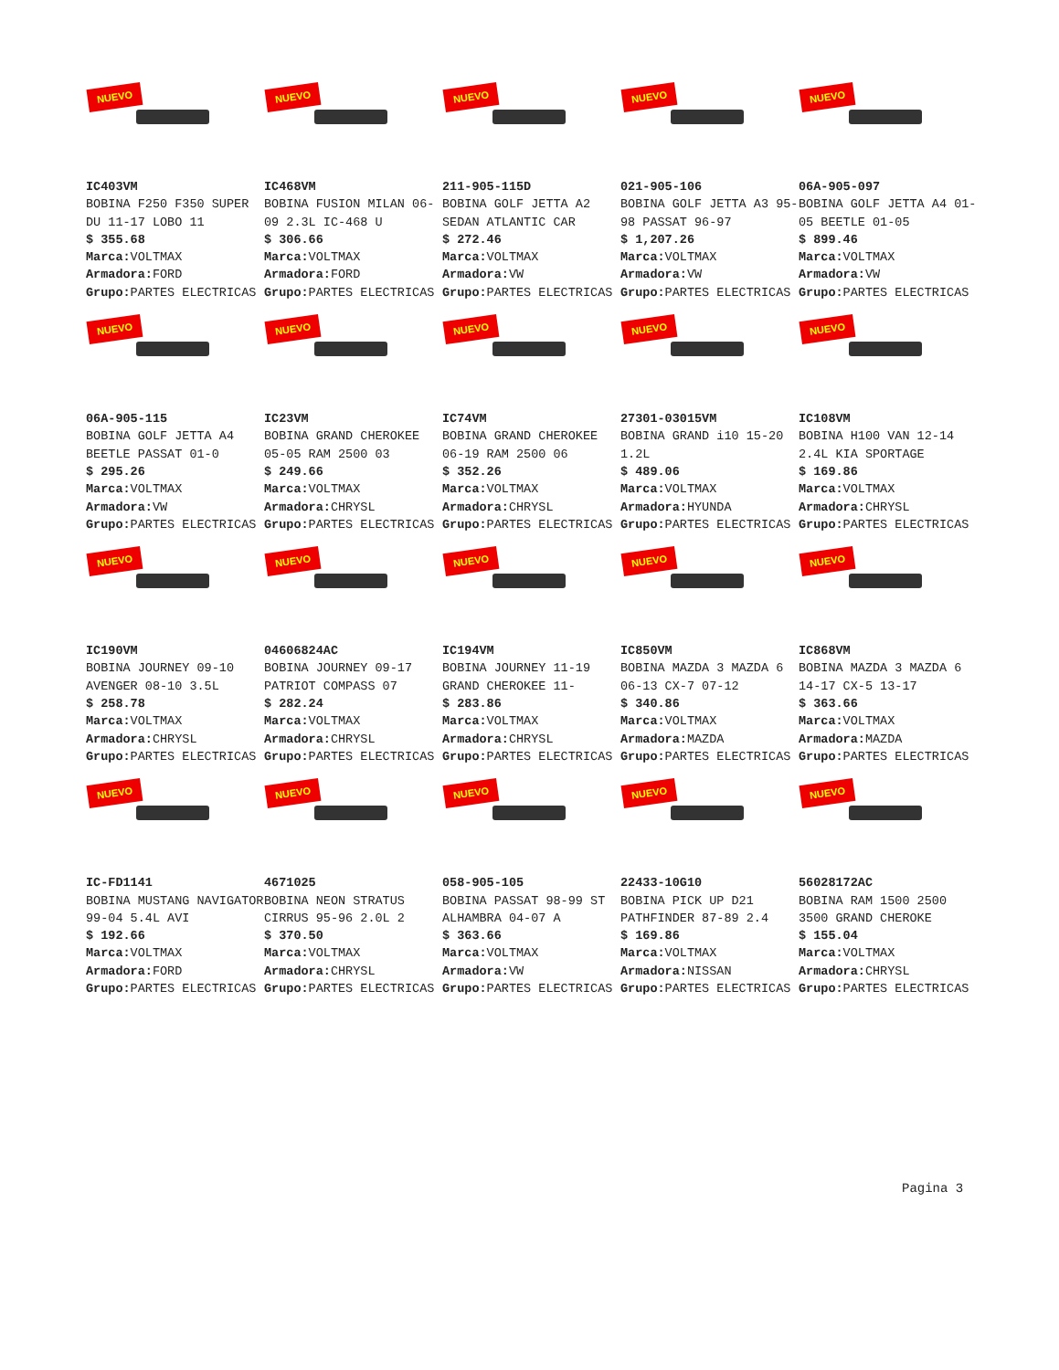NUEVO
IC403VM
BOBINA F250 F350 SUPER DU 11-17 LOBO 11
$ 355.68
Marca: VOLTMAX
Armadora: FORD
Grupo: PARTES ELECTRICAS
NUEVO
IC468VM
BOBINA FUSION MILAN 06-09 2.3L IC-468 U
$ 306.66
Marca: VOLTMAX
Armadora: FORD
Grupo: PARTES ELECTRICAS
NUEVO
211-905-115D
BOBINA GOLF JETTA A2 SEDAN ATLANTIC CAR
$ 272.46
Marca: VOLTMAX
Armadora: VW
Grupo: PARTES ELECTRICAS
NUEVO
021-905-106
BOBINA GOLF JETTA A3 95-98 PASSAT 96-97
$ 1,207.26
Marca: VOLTMAX
Armadora: VW
Grupo: PARTES ELECTRICAS
NUEVO
06A-905-097
BOBINA GOLF JETTA A4 01-05 BEETLE 01-05
$ 899.46
Marca: VOLTMAX
Armadora: VW
Grupo: PARTES ELECTRICAS
NUEVO
06A-905-115
BOBINA GOLF JETTA A4 BEETLE PASSAT 01-0
$ 295.26
Marca: VOLTMAX
Armadora: VW
Grupo: PARTES ELECTRICAS
NUEVO
IC23VM
BOBINA GRAND CHEROKEE 05-05 RAM 2500 03
$ 249.66
Marca: VOLTMAX
Armadora: CHRYSL
Grupo: PARTES ELECTRICAS
NUEVO
IC74VM
BOBINA GRAND CHEROKEE 06-19 RAM 2500 06
$ 352.26
Marca: VOLTMAX
Armadora: CHRYSL
Grupo: PARTES ELECTRICAS
NUEVO
27301-03015VM
BOBINA GRAND i10 15-20 1.2L
$ 489.06
Marca: VOLTMAX
Armadora: HYUNDA
Grupo: PARTES ELECTRICAS
NUEVO
IC108VM
BOBINA H100 VAN 12-14 2.4L KIA SPORTAGE
$ 169.86
Marca: VOLTMAX
Armadora: CHRYSL
Grupo: PARTES ELECTRICAS
NUEVO
IC190VM
BOBINA JOURNEY 09-10 AVENGER 08-10 3.5L
$ 258.78
Marca: VOLTMAX
Armadora: CHRYSL
Grupo: PARTES ELECTRICAS
NUEVO
04606824AC
BOBINA JOURNEY 09-17 PATRIOT COMPASS 07
$ 282.24
Marca: VOLTMAX
Armadora: CHRYSL
Grupo: PARTES ELECTRICAS
NUEVO
IC194VM
BOBINA JOURNEY 11-19 GRAND CHEROKEE 11-
$ 283.86
Marca: VOLTMAX
Armadora: CHRYSL
Grupo: PARTES ELECTRICAS
NUEVO
IC850VM
BOBINA MAZDA 3 MAZDA 6 06-13 CX-7 07-12
$ 340.86
Marca: VOLTMAX
Armadora: MAZDA
Grupo: PARTES ELECTRICAS
NUEVO
IC868VM
BOBINA MAZDA 3 MAZDA 6 14-17 CX-5 13-17
$ 363.66
Marca: VOLTMAX
Armadora: MAZDA
Grupo: PARTES ELECTRICAS
NUEVO
IC-FD1141
BOBINA MUSTANG NAVIGATOR 99-04 5.4L AVI
$ 192.66
Marca: VOLTMAX
Armadora: FORD
Grupo: PARTES ELECTRICAS
NUEVO
4671025
BOBINA NEON STRATUS CIRRUS 95-96 2.0L 2
$ 370.50
Marca: VOLTMAX
Armadora: CHRYSL
Grupo: PARTES ELECTRICAS
NUEVO
058-905-105
BOBINA PASSAT 98-99 ST ALHAMBRA 04-07 A
$ 363.66
Marca: VOLTMAX
Armadora: VW
Grupo: PARTES ELECTRICAS
NUEVO
22433-10G10
BOBINA PICK UP D21 PATHFINDER 87-89 2.4
$ 169.86
Marca: VOLTMAX
Armadora: NISSAN
Grupo: PARTES ELECTRICAS
NUEVO
56028172AC
BOBINA RAM 1500 2500 3500 GRAND CHEROKE
$ 155.04
Marca: VOLTMAX
Armadora: CHRYSL
Grupo: PARTES ELECTRICAS
Pagina 3